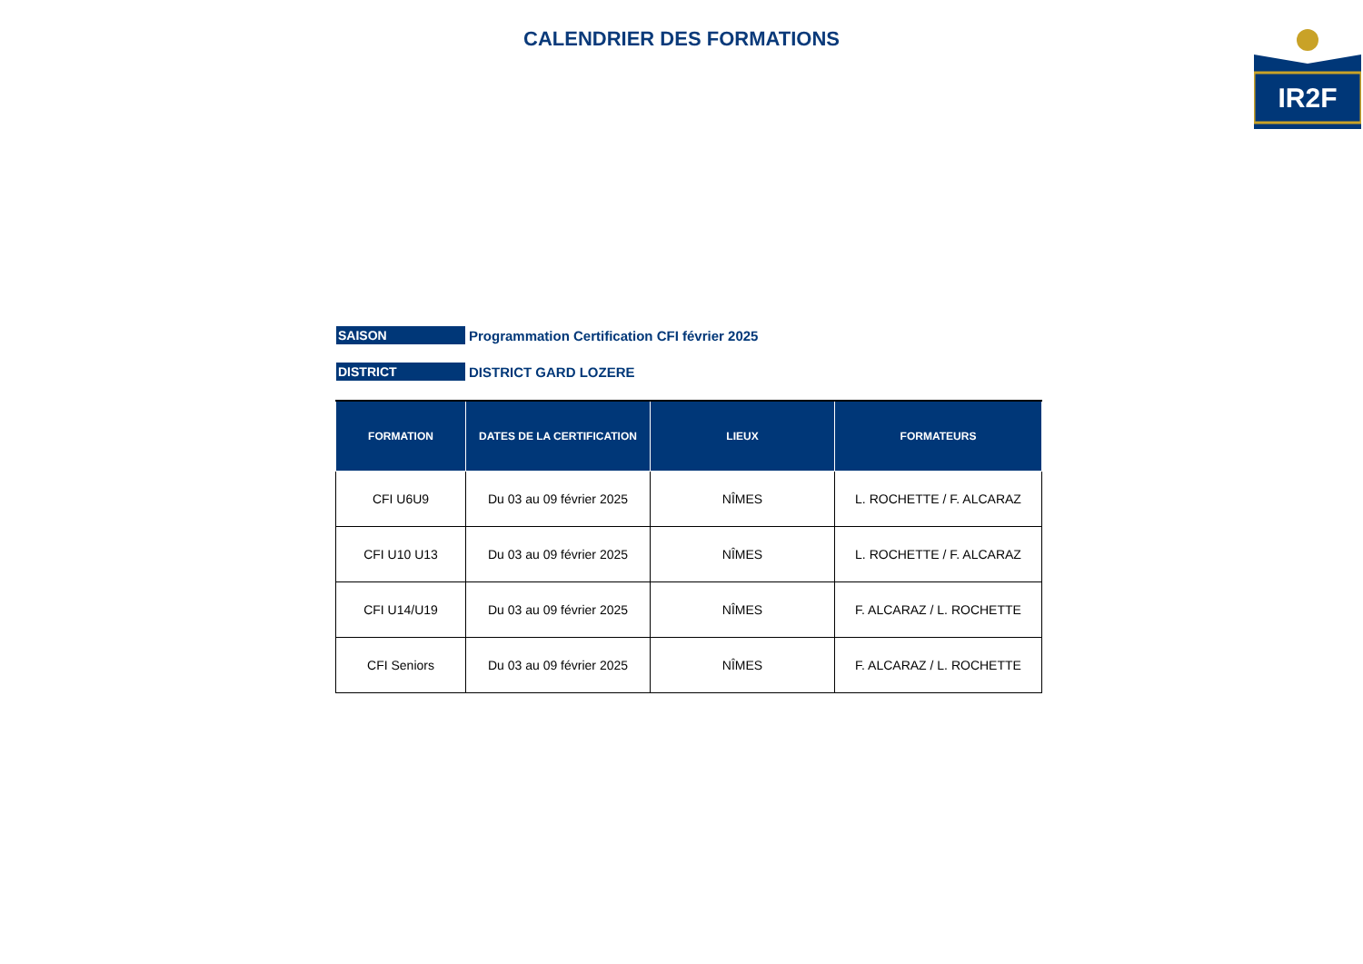CALENDRIER DES FORMATIONS
IR2F
SAISON Programmation Certification CFI février 2025
DISTRICT DISTRICT GARD LOZERE
| FORMATION | DATES DE LA CERTIFICATION | LIEUX | FORMATEURS |
| --- | --- | --- | --- |
| CFI U6U9 | Du 03 au 09 février 2025 | NÎMES | L. ROCHETTE / F. ALCARAZ |
| CFI U10 U13 | Du 03 au 09 février 2025 | NÎMES | L. ROCHETTE / F. ALCARAZ |
| CFI U14/U19 | Du 03 au 09 février 2025 | NÎMES | F. ALCARAZ / L. ROCHETTE |
| CFI Seniors | Du 03 au 09 février 2025 | NÎMES | F. ALCARAZ / L. ROCHETTE |